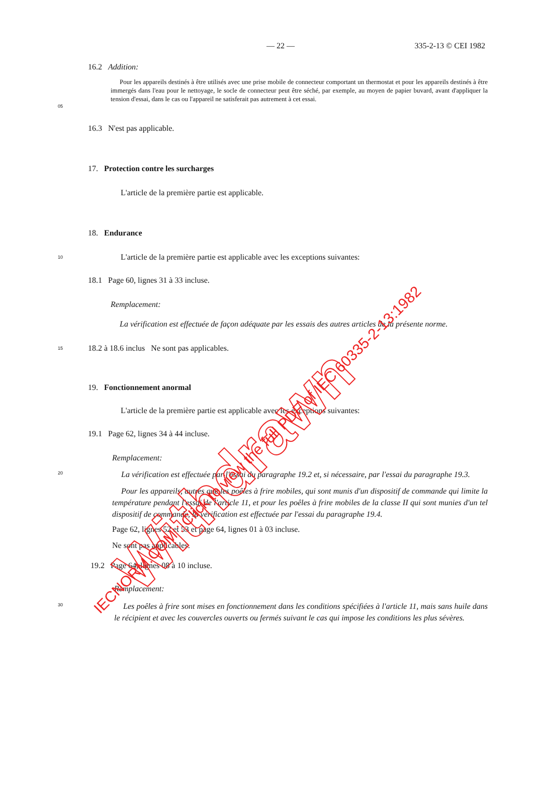— 22 — 335-2-13 © CEI 1982
16.2 Addition:
05
Pour les appareils destinés à être utilisés avec une prise mobile de connecteur comportant un thermostat et pour les appareils destinés à être immergés dans l'eau pour le nettoyage, le socle de connecteur peut être séché, par exemple, au moyen de papier buvard, avant d'appliquer la tension d'essai, dans le cas ou l'appareil ne satisferait pas autrement à cet essai.
16.3 N'est pas applicable.
17. Protection contre les surcharges
L'article de la première partie est applicable.
18. Endurance
10
L'article de la première partie est applicable avec les exceptions suivantes:
18.1 Page 60, lignes 31 à 33 incluse.
Remplacement:
La vérification est effectuée de façon adéquate par les essais des autres articles de la présente norme.
15
18.2 à 18.6 inclus Ne sont pas applicables.
19. Fonctionnement anormal
L'article de la première partie est applicable avec les exceptions suivantes:
19.1 Page 62, lignes 34 à 44 incluse.
Remplacement:
20
La vérification est effectuée par l'essai du paragraphe 19.2 et, si nécessaire, par l'essai du paragraphe 19.3.
Pour les appareils, autres que les poêles à frire mobiles, qui sont munis d'un dispositif de commande qui limite la température pendant l'essai de l'article 11, et pour les poêles à frire mobiles de la classe II qui sont munies d'un tel dispositif de commande, la vérification est effectuée par l'essai du paragraphe 19.4.
Page 62, lignes 52 et 53 et page 64, lignes 01 à 03 incluse.
Ne sont pas applicables.
19.2 Page 64, lignes 08 à 10 incluse.
Remplacement:
30
Les poêles à frire sont mises en fonctionnement dans les conditions spécifiées à l'article 11, mais sans huile dans le récipient et avec les couvercles ouverts ou fermés suivant le cas qui impose les conditions les plus sévères.
Withdrawn
IECNORM.COM : Click to view the full PDF of IEC 60335-2-13:1982